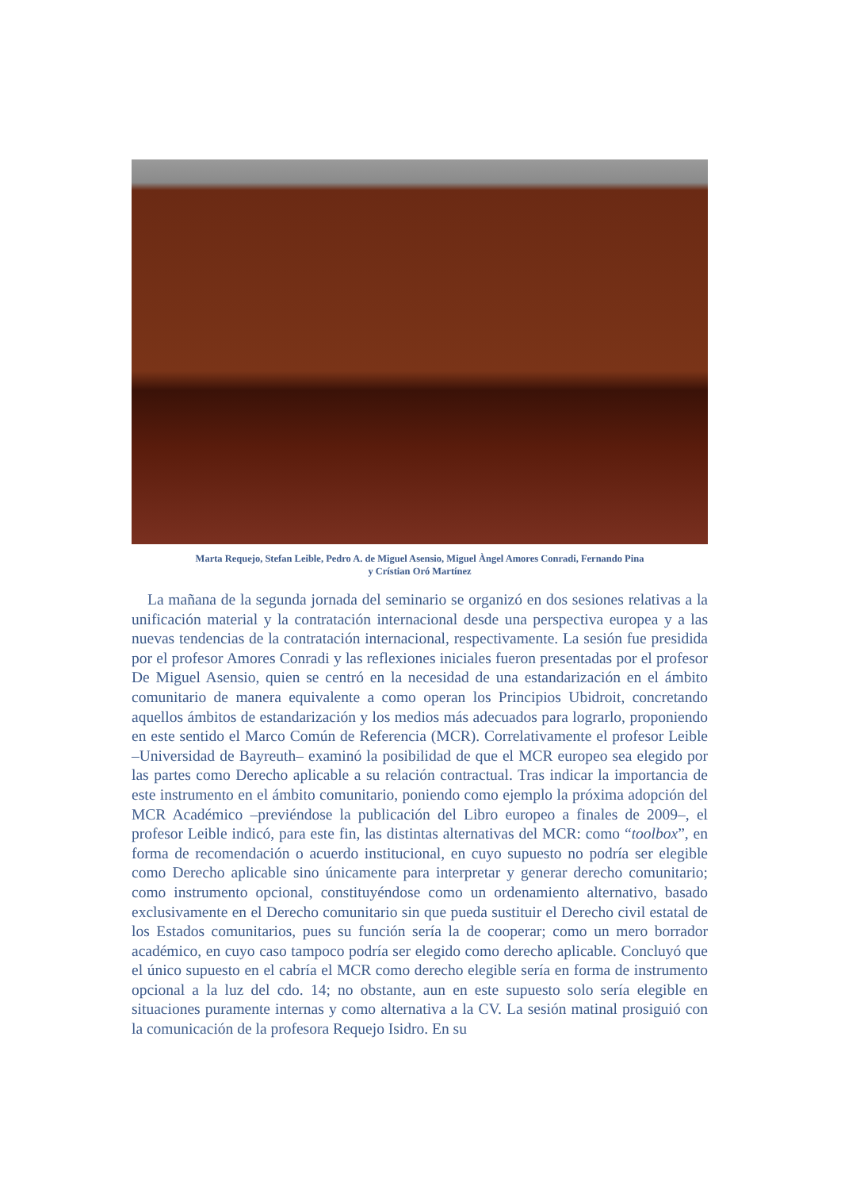Marta Requejo, Stefan Leible, Pedro A. de Miguel Asensio, Miguel Àngel Amores Conradi, Fernando Pina
y Crístian Oró Martínez
La mañana de la segunda jornada del seminario se organizó en dos sesiones relativas a la unificación material y la contratación internacional desde una perspectiva europea y a las nuevas tendencias de la contratación internacional, respectivamente. La sesión fue presidida por el profesor Amores Conradi y las reflexiones iniciales fueron presentadas por el profesor De Miguel Asensio, quien se centró en la necesidad de una estandarización en el ámbito comunitario de manera equivalente a como operan los Principios Ubidroit, concretando aquellos ámbitos de estandarización y los medios más adecuados para lograrlo, proponiendo en este sentido el Marco Común de Referencia (MCR). Correlativamente el profesor Leible –Universidad de Bayreuth– examinó la posibilidad de que el MCR europeo sea elegido por las partes como Derecho aplicable a su relación contractual. Tras indicar la importancia de este instrumento en el ámbito comunitario, poniendo como ejemplo la próxima adopción del MCR Académico –previéndose la publicación del Libro europeo a finales de 2009–, el profesor Leible indicó, para este fin, las distintas alternativas del MCR: como “toolbox”, en forma de recomendación o acuerdo institucional, en cuyo supuesto no podría ser elegible como Derecho aplicable sino únicamente para interpretar y generar derecho comunitario; como instrumento opcional, constituyéndose como un ordenamiento alternativo, basado exclusivamente en el Derecho comunitario sin que pueda sustituir el Derecho civil estatal de los Estados comunitarios, pues su función sería la de cooperar; como un mero borrador académico, en cuyo caso tampoco podría ser elegido como derecho aplicable. Concluyó que el único supuesto en el cabría el MCR como derecho elegible sería en forma de instrumento opcional a la luz del cdo. 14; no obstante, aun en este supuesto solo sería elegible en situaciones puramente internas y como alternativa a la CV. La sesión matinal prosiguió con la comunicación de la profesora Requejo Isidro. En su